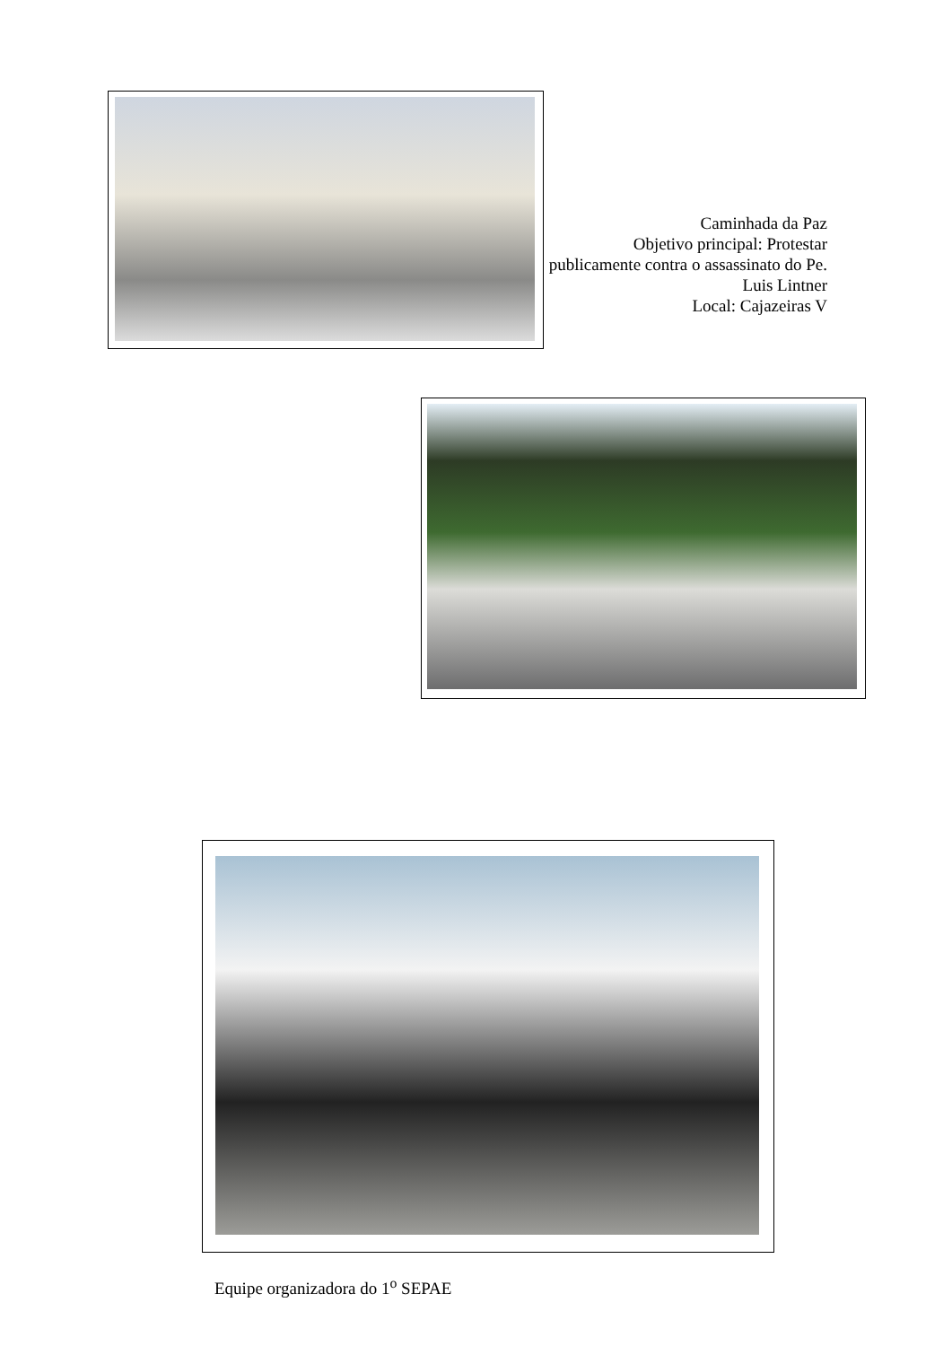Caminhada da Paz
Objetivo principal: Protestar publicamente contra o assassinato do Pe. Luis Lintner
Local: Cajazeiras V
Equipe organizadora do 1<sup>o</sup> SEPAE